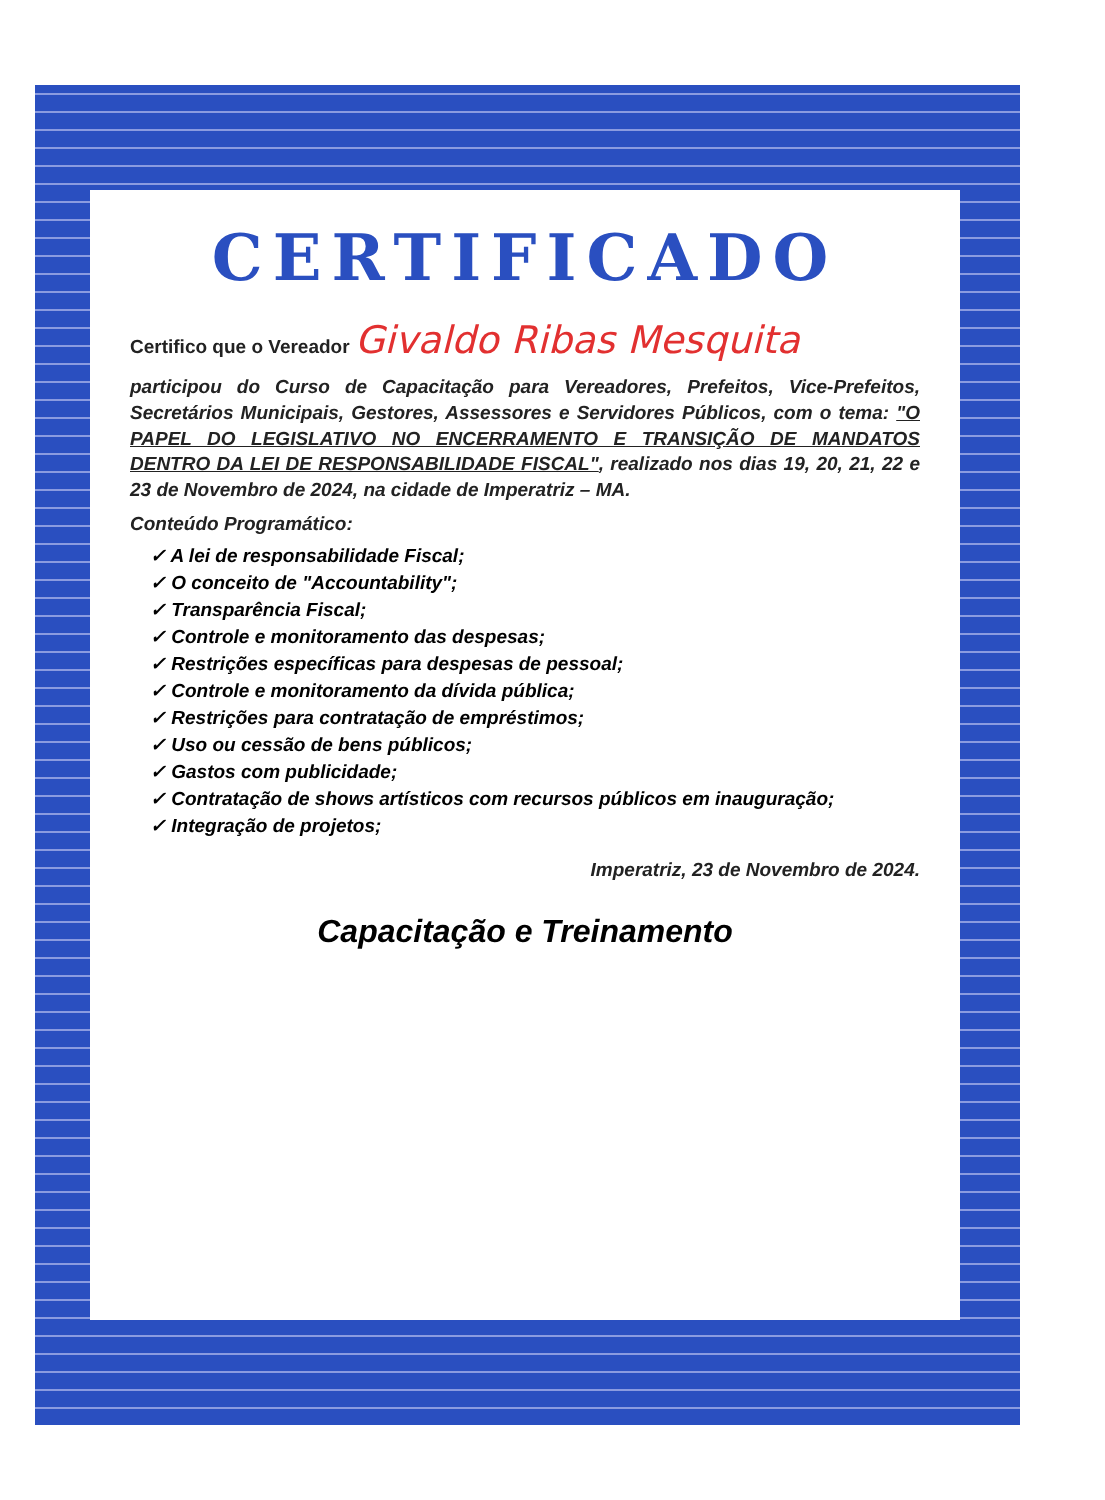CERTIFICADO
Certifico que o Vereador Givaldo Ribas Mesquita
participou do Curso de Capacitação para Vereadores, Prefeitos, Vice-Prefeitos, Secretários Municipais, Gestores, Assessores e Servidores Públicos, com o tema: "O PAPEL DO LEGISLATIVO NO ENCERRAMENTO E TRANSIÇÃO DE MANDATOS DENTRO DA LEI DE RESPONSABILIDADE FISCAL", realizado nos dias 19, 20, 21, 22 e 23 de Novembro de 2024, na cidade de Imperatriz – MA.
Conteúdo Programático:
✓ A lei de responsabilidade Fiscal;
✓ O conceito de "Accountability";
✓ Transparência Fiscal;
✓ Controle e monitoramento das despesas;
✓ Restrições específicas para despesas de pessoal;
✓ Controle e monitoramento da dívida pública;
✓ Restrições para contratação de empréstimos;
✓ Uso ou cessão de bens públicos;
✓ Gastos com publicidade;
✓ Contratação de shows artísticos com recursos públicos em inauguração;
✓ Integração de projetos;
Imperatriz, 23 de Novembro de 2024.
Capacitação e Treinamento